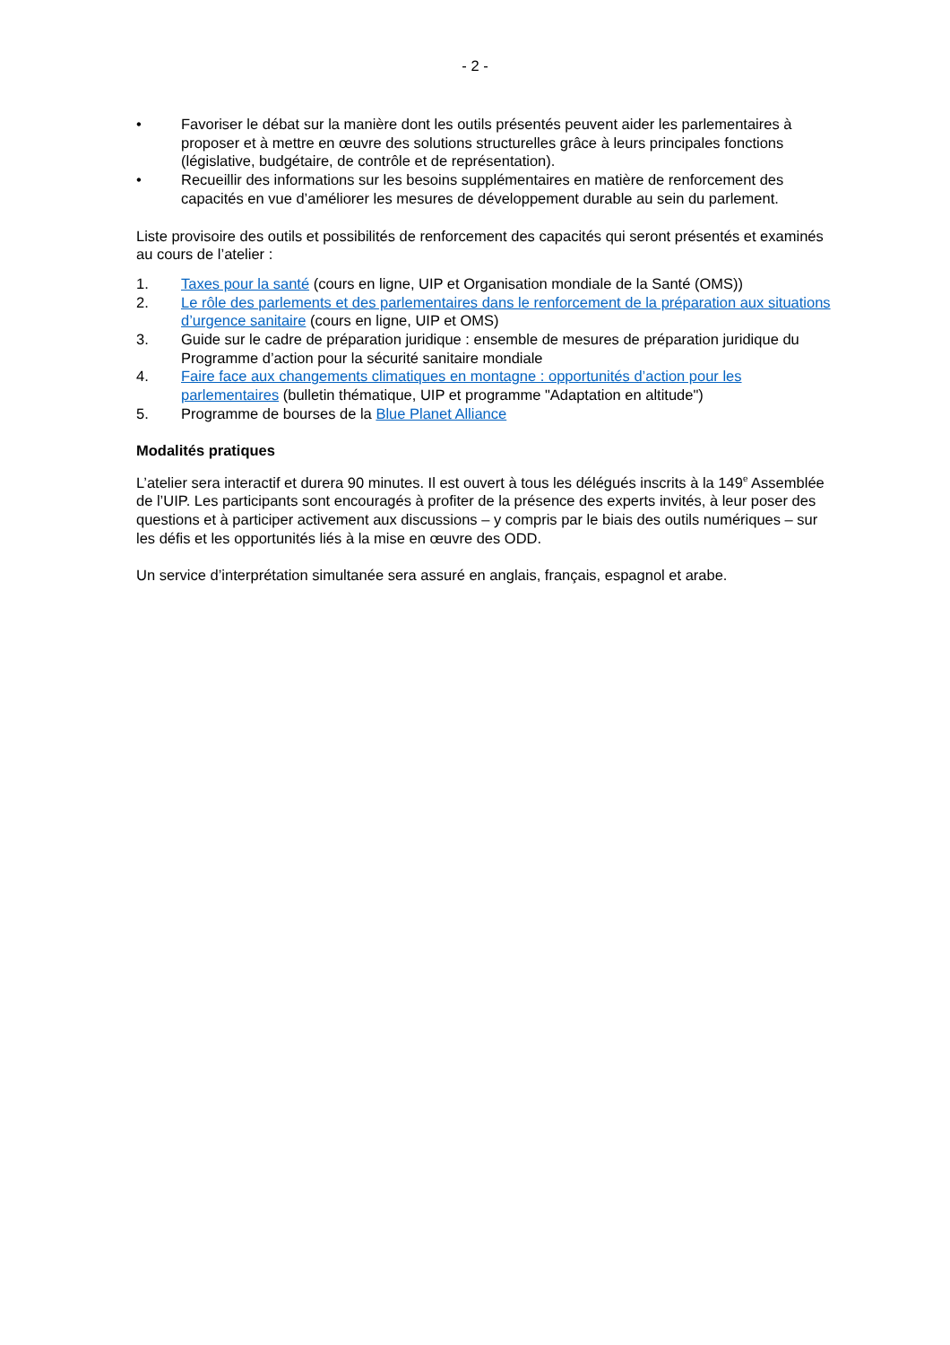- 2 -
• Favoriser le débat sur la manière dont les outils présentés peuvent aider les parlementaires à proposer et à mettre en œuvre des solutions structurelles grâce à leurs principales fonctions (législative, budgétaire, de contrôle et de représentation).
• Recueillir des informations sur les besoins supplémentaires en matière de renforcement des capacités en vue d’améliorer les mesures de développement durable au sein du parlement.
Liste provisoire des outils et possibilités de renforcement des capacités qui seront présentés et examinés au cours de l’atelier :
1. Taxes pour la santé (cours en ligne, UIP et Organisation mondiale de la Santé (OMS))
2. Le rôle des parlements et des parlementaires dans le renforcement de la préparation aux situations d’urgence sanitaire (cours en ligne, UIP et OMS)
3. Guide sur le cadre de préparation juridique : ensemble de mesures de préparation juridique du Programme d’action pour la sécurité sanitaire mondiale
4. Faire face aux changements climatiques en montagne : opportunités d’action pour les parlementaires (bulletin thématique, UIP et programme "Adaptation en altitude")
5. Programme de bourses de la Blue Planet Alliance
Modalités pratiques
L’atelier sera interactif et durera 90 minutes. Il est ouvert à tous les délégués inscrits à la 149<sup>e</sup> Assemblée de l’UIP. Les participants sont encouragés à profiter de la présence des experts invités, à leur poser des questions et à participer activement aux discussions – y compris par le biais des outils numériques – sur les défis et les opportunités liés à la mise en œuvre des ODD.
Un service d’interprétation simultanée sera assuré en anglais, français, espagnol et arabe.